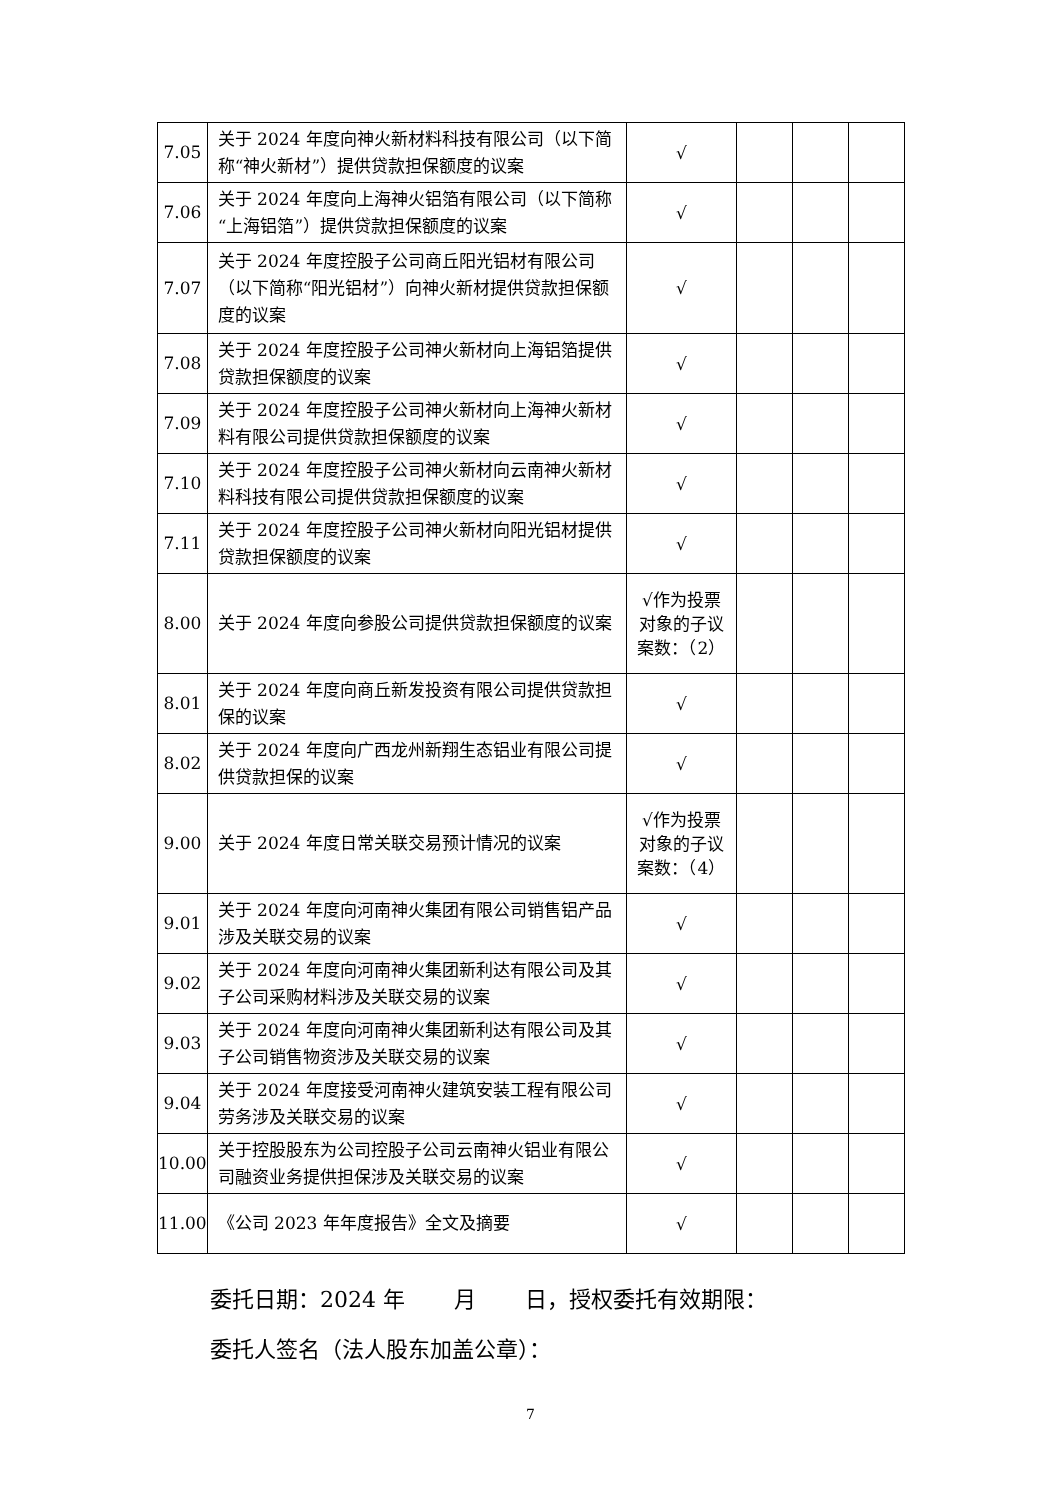| 7.05 | 关于 2024 年度向神火新材料科技有限公司（以下简称“神火新材”）提供贷款担保额度的议案 | √ | | | |
| 7.06 | 关于 2024 年度向上海神火铝箔有限公司（以下简称“上海铝箔”）提供贷款担保额度的议案 | √ | | | |
| 7.07 | 关于 2024 年度控股子公司商丘阳光铝材有限公司（以下简称“阳光铝材”）向神火新材提供贷款担保额度的议案 | √ | | | |
| 7.08 | 关于 2024 年度控股子公司神火新材向上海铝箔提供贷款担保额度的议案 | √ | | | |
| 7.09 | 关于 2024 年度控股子公司神火新材向上海神火新材料有限公司提供贷款担保额度的议案 | √ | | | |
| 7.10 | 关于 2024 年度控股子公司神火新材向云南神火新材料科技有限公司提供贷款担保额度的议案 | √ | | | |
| 7.11 | 关于 2024 年度控股子公司神火新材向阳光铝材提供贷款担保额度的议案 | √ | | | |
| 8.00 | 关于 2024 年度向参股公司提供贷款担保额度的议案 | √作为投票对象的子议案数：（2） | | | |
| 8.01 | 关于 2024 年度向商丘新发投资有限公司提供贷款担保的议案 | √ | | | |
| 8.02 | 关于 2024 年度向广西龙州新翔生态铝业有限公司提供贷款担保的议案 | √ | | | |
| 9.00 | 关于 2024 年度日常关联交易预计情况的议案 | √作为投票对象的子议案数：（4） | | | |
| 9.01 | 关于 2024 年度向河南神火集团有限公司销售铝产品涉及关联交易的议案 | √ | | | |
| 9.02 | 关于 2024 年度向河南神火集团新利达有限公司及其子公司采购材料涉及关联交易的议案 | √ | | | |
| 9.03 | 关于 2024 年度向河南神火集团新利达有限公司及其子公司销售物资涉及关联交易的议案 | √ | | | |
| 9.04 | 关于 2024 年度接受河南神火建筑安装工程有限公司劳务涉及关联交易的议案 | √ | | | |
| 10.00 | 关于控股股东为公司控股子公司云南神火铝业有限公司融资业务提供担保涉及关联交易的议案 | √ | | | |
| 11.00 | 《公司 2023 年年度报告》全文及摘要 | √ | | | |
委托日期：2024 年 月 日，授权委托有效期限：
委托人签名（法人股东加盖公章）：
7